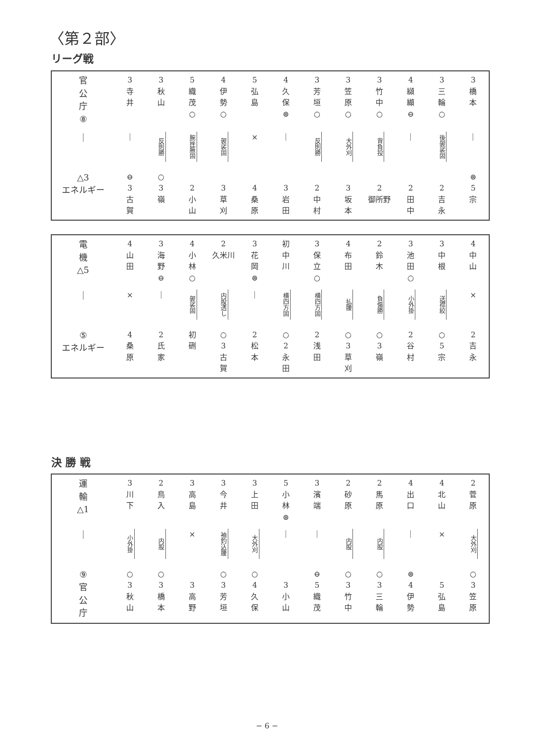〈第２部〉
リーグ戦
| 官 公 庁 ⑧ | 3 寺 井 | 3 秋 山 | 5 織 茂 ○ | 4 伊 勢 ○ | 5 弘 島 | 4 久 保 ⊜ | 3 芳 垣 ○ | 3 笠 原 ○ | 3 竹 中 ○ | 4 纐 纈 ⊖ | 3 三 輪 ○ | 3 橋 本 |
| ｜ | ｜ | 反則勝 | 腕挫腋固 | 袈裟固 | × | ｜ | 反則勝 | 大外刈 | 背負投 | ｜ | 後袈裟固 | ｜ |
| △3 エネルギー | ⊖ 3 古 賀 | ○ 3 嶺 | 2 小 山 | 3 草 刈 | 4 桑 原 | 3 岩 田 | 2 中 村 | 3 坂 本 | 2 御所野 | 2 田 中 | 2 吉 永 | ⊜ 5 宗 |
| 電 機 △5 | 4 山 田 | 3 海 野 ⊖ | 4 小 林 ○ | 2 久米川 | 3 花 岡 ⊜ | 初 中 川 | 3 保 立 ○ | 4 布 田 | 2 鈴 木 | 3 池 田 ○ | 3 中 根 | 4 中 山 |
| ｜ | × | ｜ | 袈裟固 | 内股透し | ｜ | 横四方固 | 横四方固 | 払腰 | 負傷勝 | 小外掛 | 送襟絞 | × |
| ⑤ エネルギー | 4 桑 原 | 2 氏 家 | 初 硎 | ○ 3 古 賀 | 2 松 本 | ○ 2 永 田 | 2 浅 田 | ○ 3 草 刈 | ○ 3 嶺 | 2 谷 村 | ○ 5 宗 | 2 吉 永 |
決 勝 戦
| 運 輸 △1 | 3 川 下 | 2 鳥 入 | 3 高 島 | 3 今 井 | 3 上 田 | 5 小 林 ⊜ | 3 濱 端 | 2 砂 原 | 2 馬 原 | 4 出 口 | 4 北 山 | 2 菅 原 |
| ｜ | 小外掛 | 内股 | × | 袖釣込腰 | 大外刈 | ｜ | ｜ | 内股 | 内股 | ｜ | × | 大外刈 |
| ⑨ 官 公 庁 | ○ 3 秋 山 | ○ 3 橋 本 | 3 高 野 | ○ 3 芳 垣 | ○ 4 久 保 | 3 小 山 | ⊖ 5 織 茂 | ○ 3 竹 中 | ○ 3 三 輪 | ⊜ 4 伊 勢 | 5 弘 島 | ○ 3 笠 原 |
− 6 −